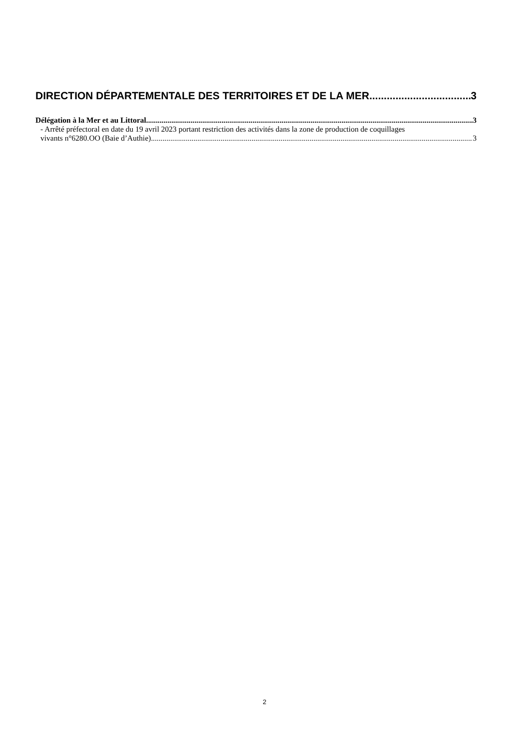DIRECTION DÉPARTEMENTALE DES TERRITOIRES ET DE LA MER 3
Délégation à la Mer et au Littoral 3
- Arrêté préfectoral en date du 19 avril 2023 portant restriction des activités dans la zone de production de coquillages
vivants n°6280.OO (Baie d’Authie) 3
2